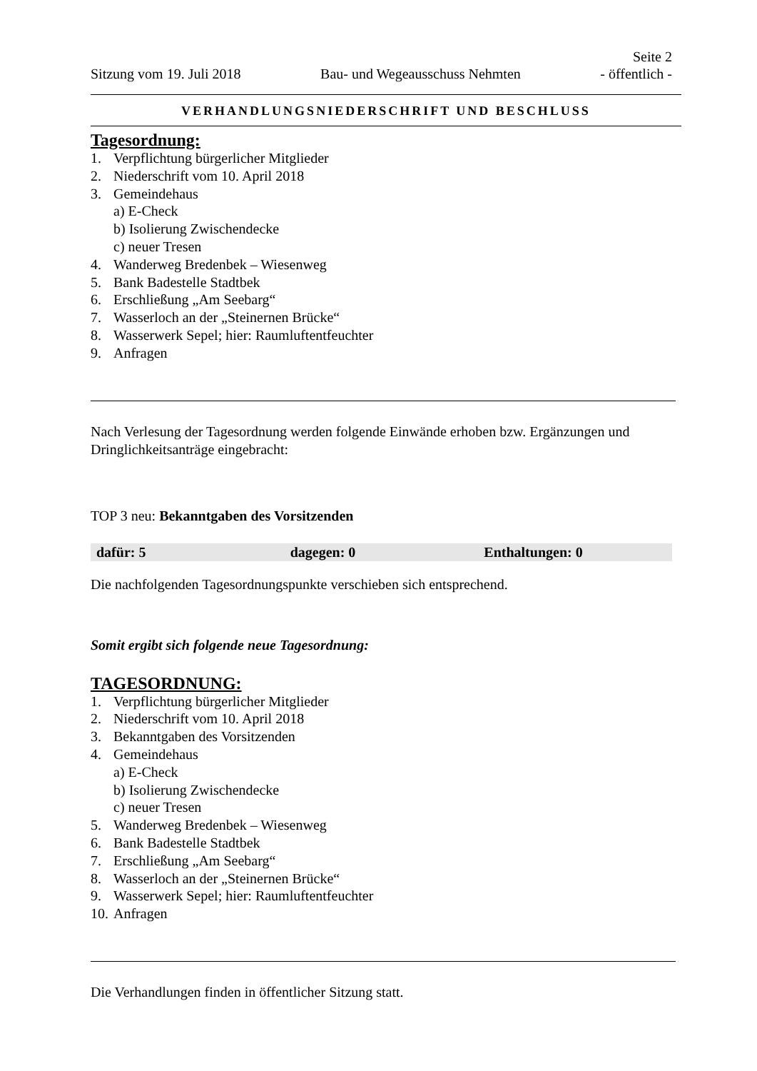Seite 2
Sitzung vom 19. Juli 2018 Bau- und Wegeausschuss Nehmten - öffentlich -
VERHANDLUNGSNIEDERSCHRIFT UND BESCHLUSS
Tagesordnung:
1. Verpflichtung bürgerlicher Mitglieder
2. Niederschrift vom 10. April 2018
3. Gemeindehaus
a) E-Check
b) Isolierung Zwischendecke
c) neuer Tresen
4. Wanderweg Bredenbek – Wiesenweg
5. Bank Badestelle Stadtbek
6. Erschließung „Am Seebarg“
7. Wasserloch an der „Steinernen Brücke“
8. Wasserwerk Sepel; hier: Raumluftentfeuchter
9. Anfragen
Nach Verlesung der Tagesordnung werden folgende Einwände erhoben bzw. Ergänzungen und Dringlichkeitsanträge eingebracht:
TOP 3 neu: Bekanntgaben des Vorsitzenden
| dafür: 5 | dagegen: 0 | Enthaltungen: 0 |
Die nachfolgenden Tagesordnungspunkte verschieben sich entsprechend.
Somit ergibt sich folgende neue Tagesordnung:
TAGESORDNUNG:
1. Verpflichtung bürgerlicher Mitglieder
2. Niederschrift vom 10. April 2018
3. Bekanntgaben des Vorsitzenden
4. Gemeindehaus
a) E-Check
b) Isolierung Zwischendecke
c) neuer Tresen
5. Wanderweg Bredenbek – Wiesenweg
6. Bank Badestelle Stadtbek
7. Erschließung „Am Seebarg“
8. Wasserloch an der „Steinernen Brücke“
9. Wasserwerk Sepel; hier: Raumluftentfeuchter
10. Anfragen
Die Verhandlungen finden in öffentlicher Sitzung statt.